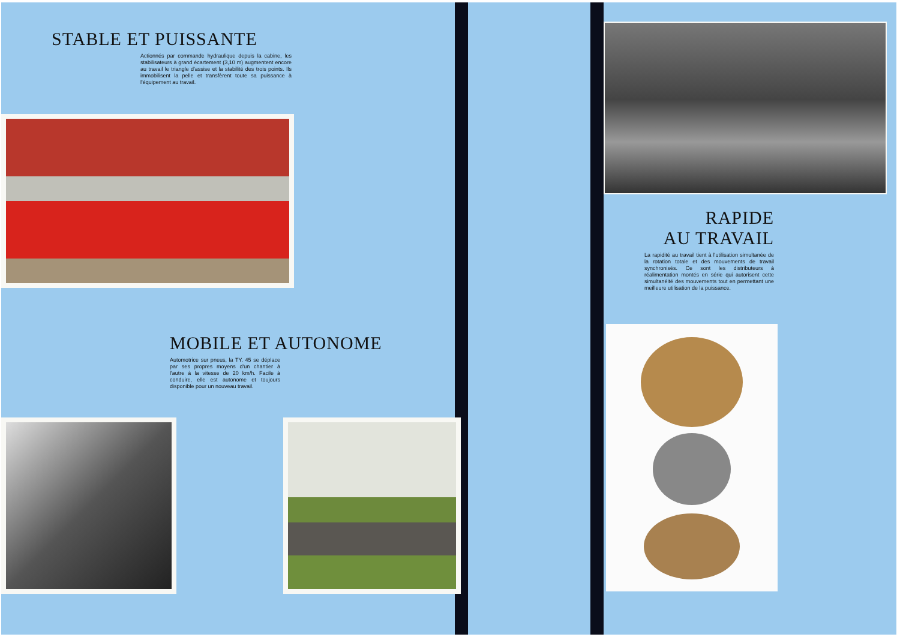STABLE ET PUISSANTE
Actionnés par commande hydraulique depuis la cabine, les stabilisateurs à grand écartement (3,10 m) augmentent encore au travail le triangle d'assise et la stabilité des trois points. Ils immobilisent la pelle et transfèrent toute sa puissance à l'équipement au travail.
MOBILE ET AUTONOME
Automotrice sur pneus, la TY. 45 se déplace par ses propres moyens d'un chantier à l'autre à la vitesse de 20 km/h. Facile à conduire, elle est autonome et toujours disponible pour un nouveau travail.
RAPIDE
AU TRAVAIL
La rapidité au travail tient à l'utilisation simultanée de la rotation totale et des mouvements de travail synchronisés. Ce sont les distributeurs à réalimentation montés en série qui autorisent cette simultanéité des mouvements tout en permettant une meilleure utilisation de la puissance.